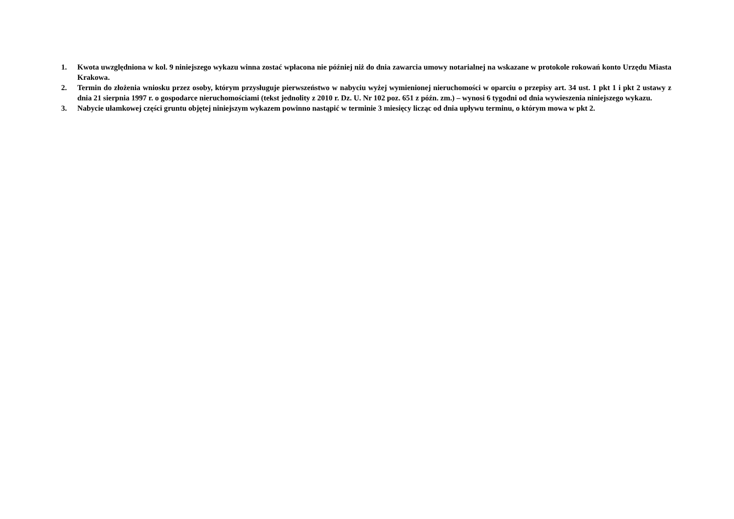1. Kwota uwzględniona w kol. 9 niniejszego wykazu winna zostać wpłacona nie później niż do dnia zawarcia umowy notarialnej na wskazane w protokole rokowań konto Urzędu Miasta Krakowa.
2. Termin do złożenia wniosku przez osoby, którym przysługuje pierwszeństwo w nabyciu wyżej wymienionej nieruchomości w oparciu o przepisy art. 34 ust. 1 pkt 1 i pkt 2 ustawy z dnia 21 sierpnia 1997 r. o gospodarce nieruchomościami (tekst jednolity z 2010 r. Dz. U. Nr 102 poz. 651 z późn. zm.) – wynosi 6 tygodni od dnia wywieszenia niniejszego wykazu.
3. Nabycie ułamkowej części gruntu objętej niniejszym wykazem powinno nastąpić w terminie 3 miesięcy licząc od dnia upływu terminu, o którym mowa w pkt 2.